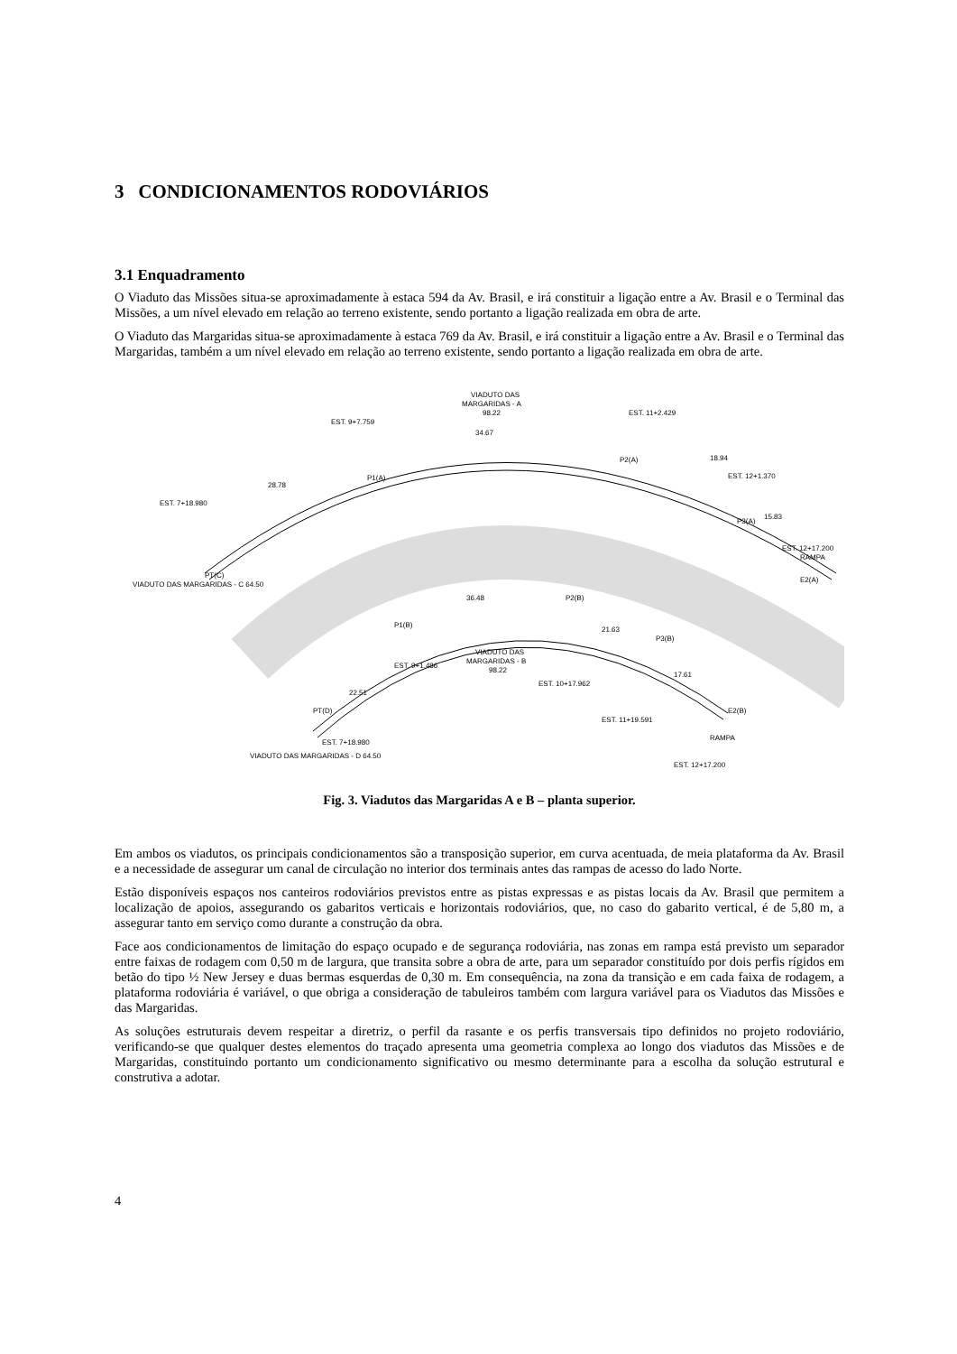3 CONDICIONAMENTOS RODOVIÁRIOS
3.1 Enquadramento
O Viaduto das Missões situa-se aproximadamente à estaca 594 da Av. Brasil, e irá constituir a ligação entre a Av. Brasil e o Terminal das Missões, a um nível elevado em relação ao terreno existente, sendo portanto a ligação realizada em obra de arte.
O Viaduto das Margaridas situa-se aproximadamente à estaca 769 da Av. Brasil, e irá constituir a ligação entre a Av. Brasil e o Terminal das Margaridas, também a um nível elevado em relação ao terreno existente, sendo portanto a ligação realizada em obra de arte.
VIADUTO DAS
MARGARIDAS - A
98.22
34.67
P1(A)
P2(A)
P3(A)
E2(A)
PT(C)
VIADUTO DAS
MARGARIDAS - B
98.22
P1(B)
P2(B)
P3(B)
PT(D)
E2(B)
VIADUTO DAS MARGARIDAS - C 64.50
VIADUTO DAS MARGARIDAS - D 64.50
RAMPA
RAMPA
28.78
18.94
15.83
36.48
21.63
22.51
17.61
EST. 9+7.759
EST. 11+2.429
EST. 12+1.370
EST. 12+17.200
EST. 7+18.980
EST. 9+1.486
EST. 10+17.962
EST. 11+19.591
EST. 12+17.200
EST. 7+18.980
Fig. 3. Viadutos das Margaridas A e B – planta superior.
Em ambos os viadutos, os principais condicionamentos são a transposição superior, em curva acentuada, de meia plataforma da Av. Brasil e a necessidade de assegurar um canal de circulação no interior dos terminais antes das rampas de acesso do lado Norte.
Estão disponíveis espaços nos canteiros rodoviários previstos entre as pistas expressas e as pistas locais da Av. Brasil que permitem a localização de apoios, assegurando os gabaritos verticais e horizontais rodoviários, que, no caso do gabarito vertical, é de 5,80 m, a assegurar tanto em serviço como durante a construção da obra.
Face aos condicionamentos de limitação do espaço ocupado e de segurança rodoviária, nas zonas em rampa está previsto um separador entre faixas de rodagem com 0,50 m de largura, que transita sobre a obra de arte, para um separador constituído por dois perfis rígidos em betão do tipo ½ New Jersey e duas bermas esquerdas de 0,30 m. Em consequência, na zona da transição e em cada faixa de rodagem, a plataforma rodoviária é variável, o que obriga a consideração de tabuleiros também com largura variável para os Viadutos das Missões e das Margaridas.
As soluções estruturais devem respeitar a diretriz, o perfil da rasante e os perfis transversais tipo definidos no projeto rodoviário, verificando-se que qualquer destes elementos do traçado apresenta uma geometria complexa ao longo dos viadutos das Missões e de Margaridas, constituindo portanto um condicionamento significativo ou mesmo determinante para a escolha da solução estrutural e construtiva a adotar.
4